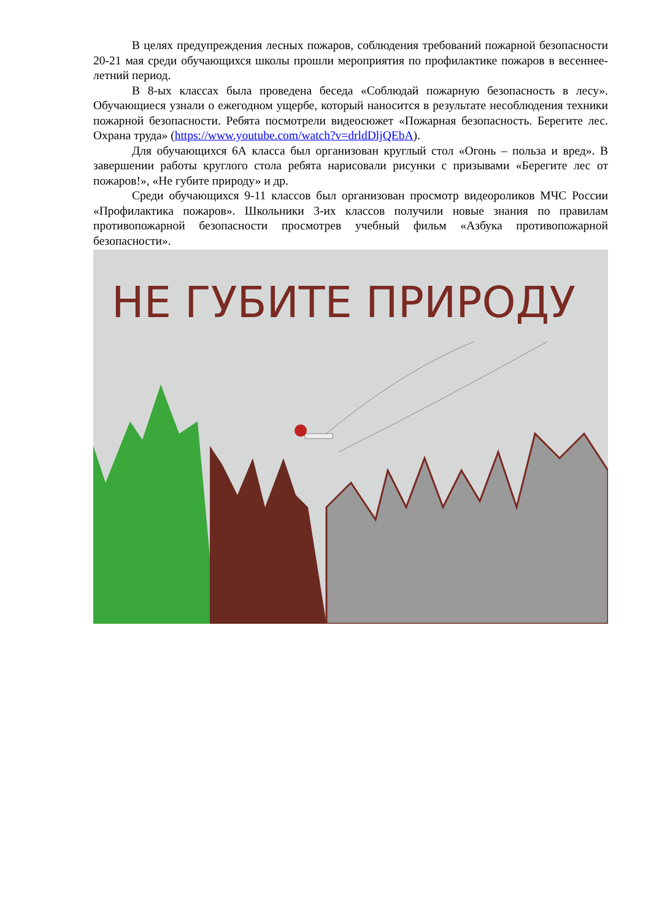В целях предупреждения лесных пожаров, соблюдения требований пожарной безопасности 20-21 мая среди обучающихся школы прошли мероприятия по профилактике пожаров в весеннее-летний период.
В 8-ых классах была проведена беседа «Соблюдай пожарную безопасность в лесу». Обучающиеся узнали о ежегодном ущербе, который наносится в результате несоблюдения техники пожарной безопасности. Ребята посмотрели видеосюжет «Пожарная безопасность. Берегите лес. Охрана труда» (https://www.youtube.com/watch?v=drldDljQEbA).
Для обучающихся 6А класса был организован круглый стол «Огонь – польза и вред». В завершении работы круглого стола ребята нарисовали рисунки с призывами «Берегите лес от пожаров!», «Не губите природу» и др.
Среди обучающихся 9-11 классов был организован просмотр видеороликов МЧС России «Профилактика пожаров». Школьники 3-их классов получили новые знания по правилам противопожарной безопасности просмотрев учебный фильм «Азбука противопожарной безопасности».
НЕ ГУБИТЕ ПРИРОДУ